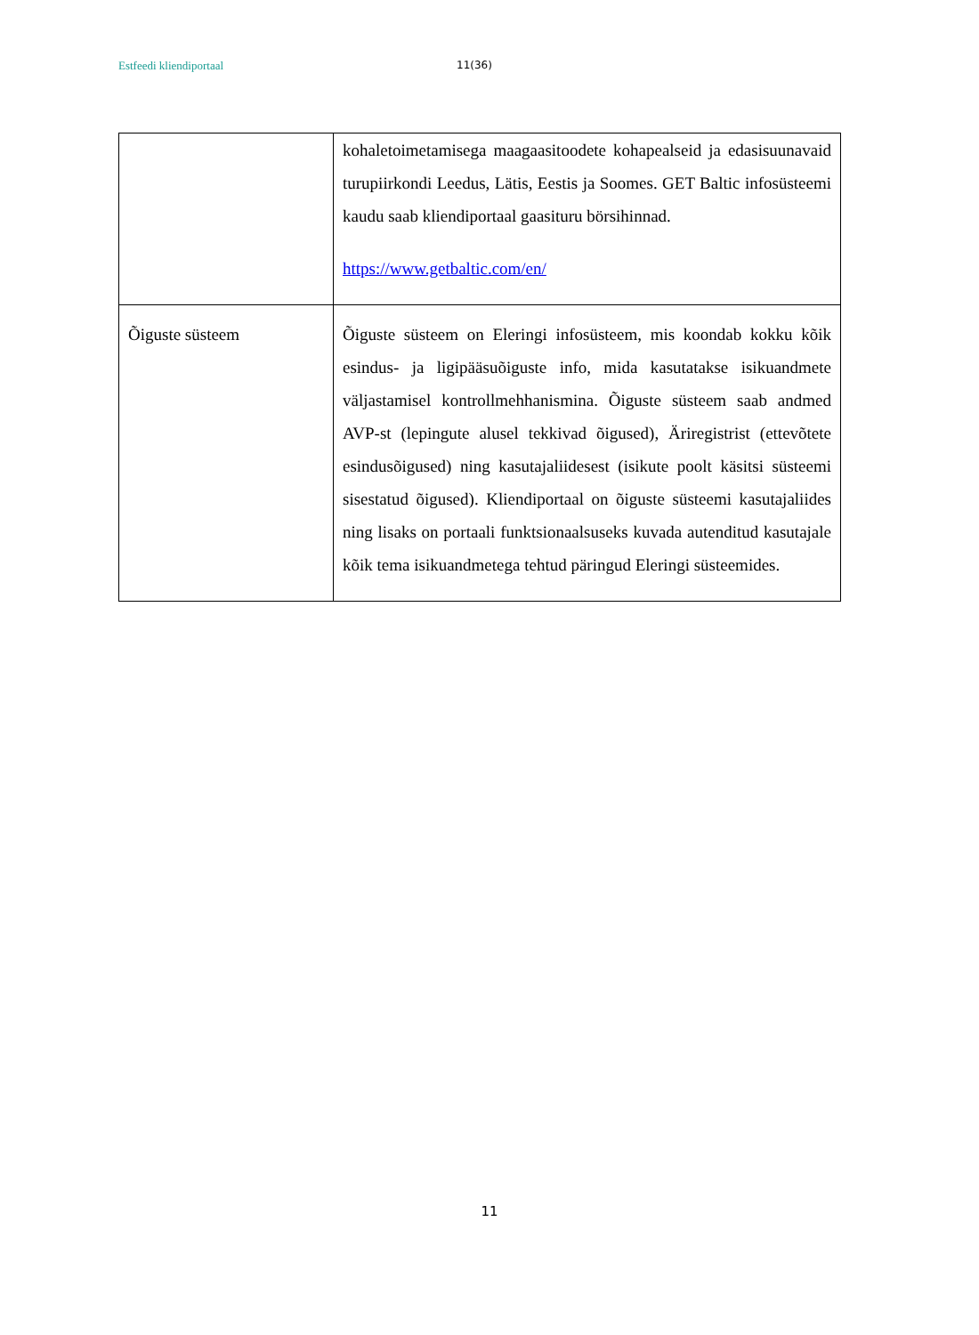Estfeedi kliendiportaal 11(36)
| | kohaletoimetamisega maagaasitoodete kohapealseid ja edasisuunavaid turupiirkondi Leedus, Lätis, Eestis ja Soomes. GET Baltic infosüsteemi kaudu saab kliendiportaal gaasituru börsihinnad. https://www.getbaltic.com/en/ |
| Õiguste süsteem | Õiguste süsteem on Eleringi infosüsteem, mis koondab kokku kõik esindus- ja ligipääsuõiguste info, mida kasutatakse isikuandmete väljastamisel kontrollmehhanismina. Õiguste süsteem saab andmed AVP-st (lepingute alusel tekkivad õigused), Äriregistrist (ettevõtete esindusõigused) ning kasutajaliidesest (isikute poolt käsitsi süsteemi sisestatud õigused). Kliendiportaal on õiguste süsteemi kasutajaliides ning lisaks on portaali funktsionaalsuseks kuvada autenditud kasutajale kõik tema isikuandmetega tehtud päringud Eleringi süsteemides. |
11